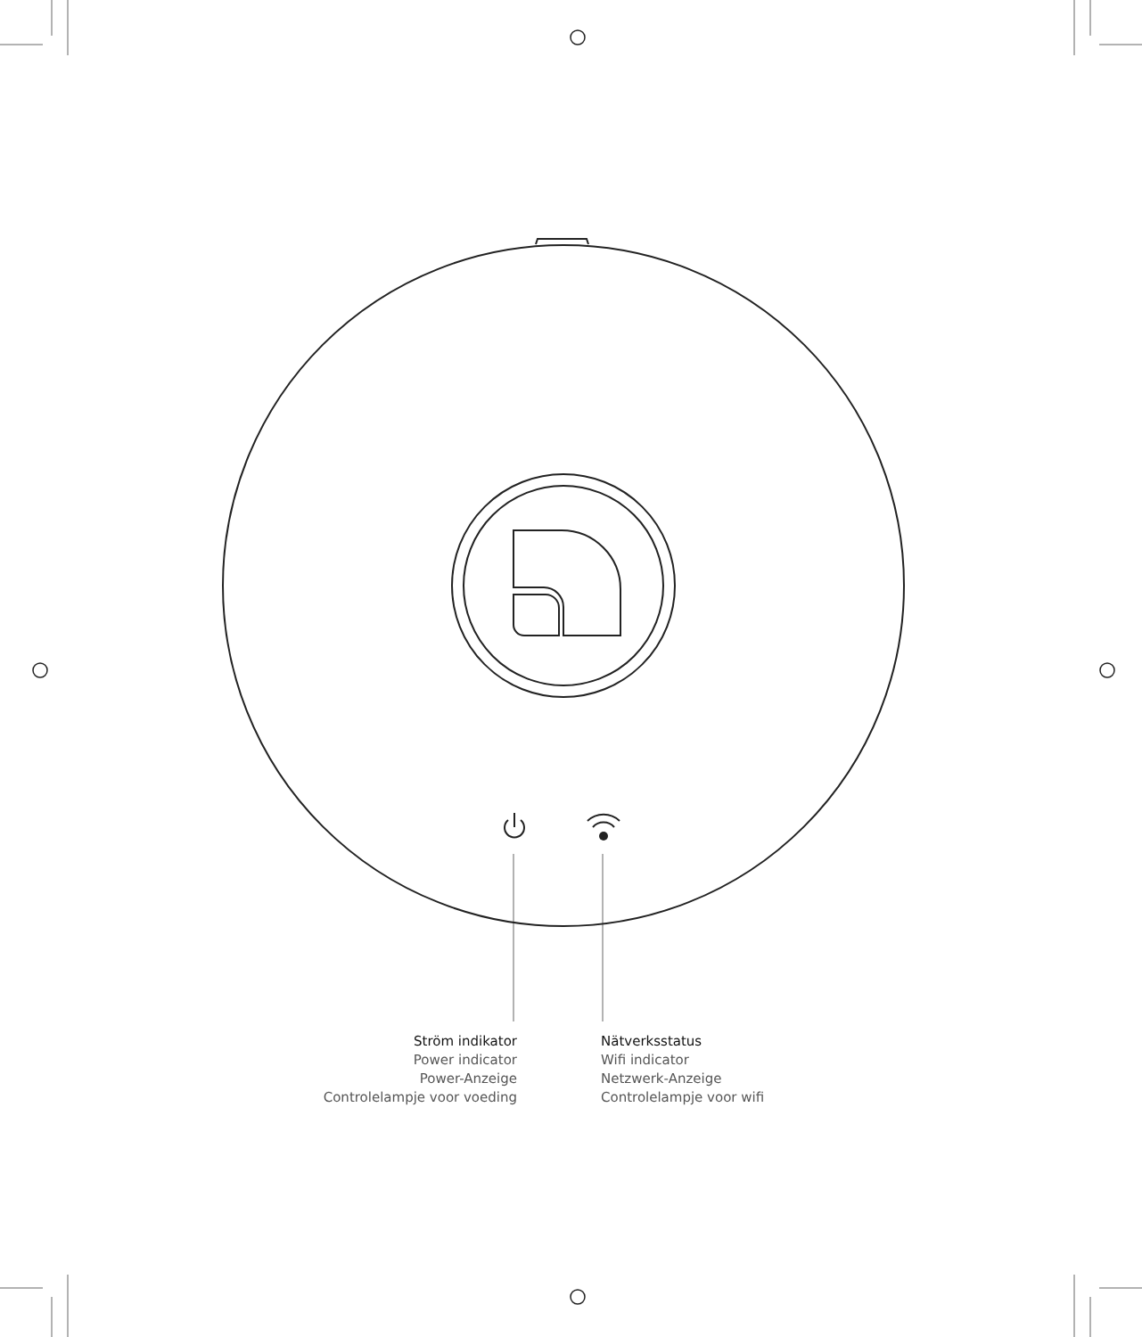Ström indikator
Power indicator
Power-Anzeige
Controlelampje voor voeding
Nätverksstatus
Wifi indicator
Netzwerk-Anzeige
Controlelampje voor wifi